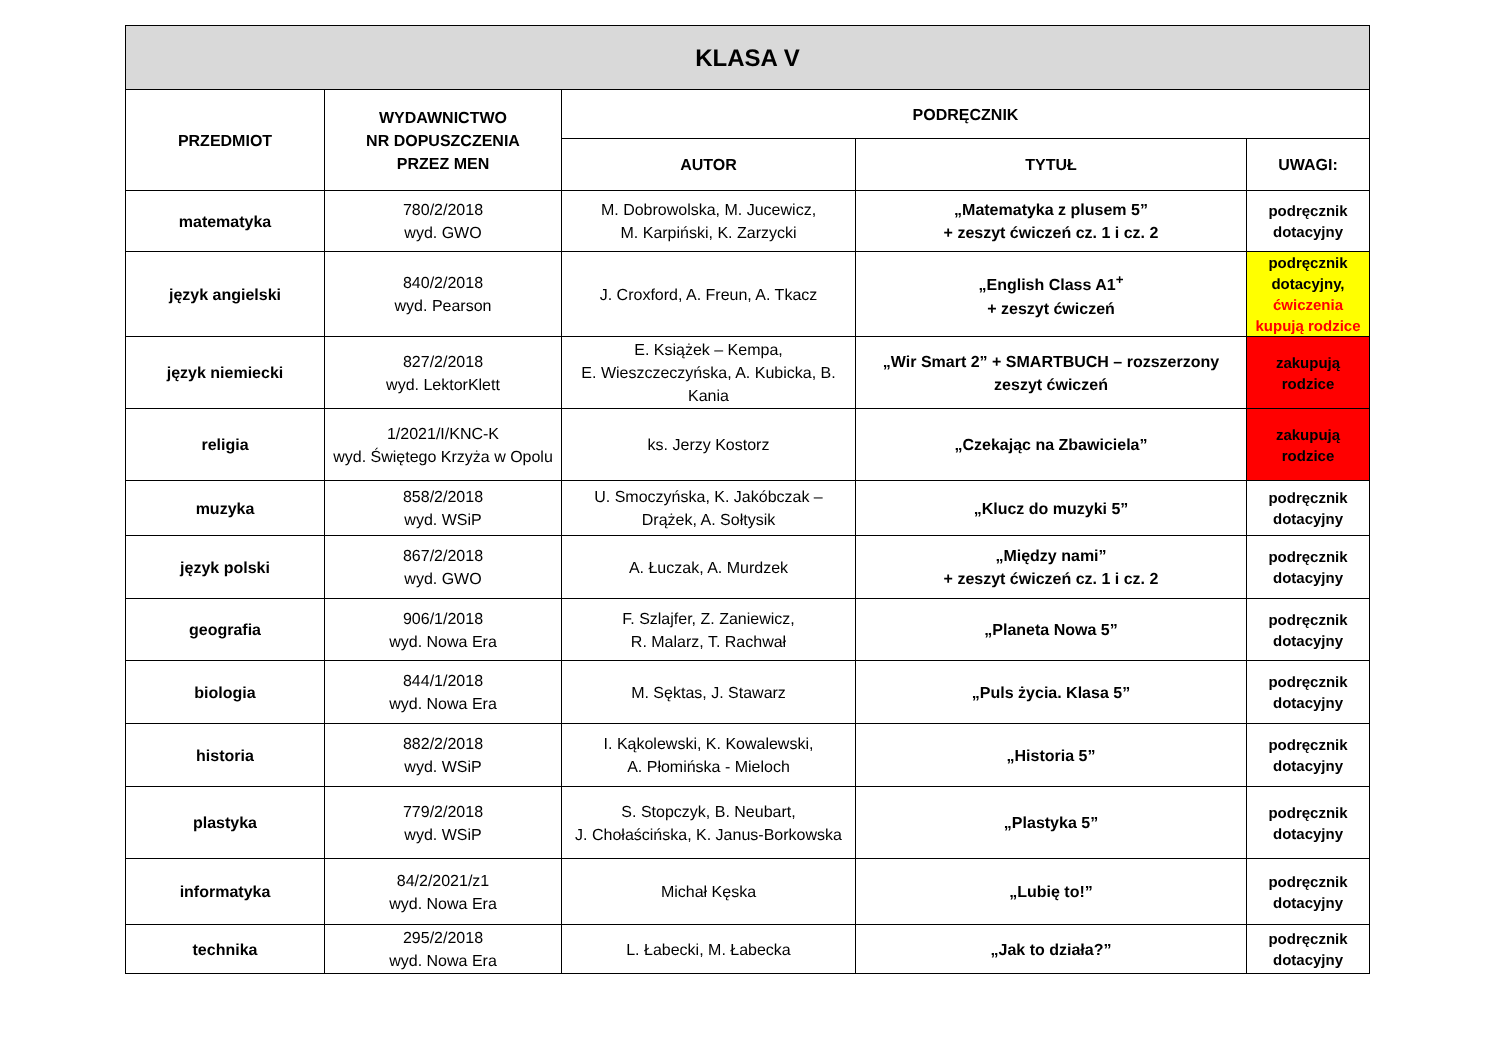| KLASA V | | | | |
| --- | --- | --- | --- | --- |
| PRZEDMIOT | WYDAWNICTWO NR DOPUSZCZENIA PRZEZ MEN | PODRĘCZNIK | | |
| | | AUTOR | TYTUŁ | UWAGI: |
| matematyka | 780/2/2018 wyd. GWO | M. Dobrowolska, M. Jucewicz, M. Karpiński, K. Zarzycki | „Matematyka z plusem 5” + zeszyt ćwiczeń cz. 1 i cz. 2 | podręcznik dotacyjny |
| język angielski | 840/2/2018 wyd. Pearson | J. Croxford, A. Freun, A. Tkacz | „English Class A1<sup>+</sup> + zeszyt ćwiczeń | podręcznik dotacyjny, ćwiczenia kupują rodzice |
| język niemiecki | 827/2/2018 wyd. LektorKlett | E. Książek – Kempa, E. Wieszczeczyńska, A. Kubicka, B. Kania | „Wir Smart 2” + SMARTBUCH – rozszerzony zeszyt ćwiczeń | zakupują rodzice |
| religia | 1/2021/I/KNC-K wyd. Świętego Krzyża w Opolu | ks. Jerzy Kostorz | „Czekając na Zbawiciela” | zakupują rodzice |
| muzyka | 858/2/2018 wyd. WSiP | U. Smoczyńska, K. Jakóbczak – Drążek, A. Sołtysik | „Klucz do muzyki 5” | podręcznik dotacyjny |
| język polski | 867/2/2018 wyd. GWO | A. Łuczak, A. Murdzek | „Między nami” + zeszyt ćwiczeń cz. 1 i cz. 2 | podręcznik dotacyjny |
| geografia | 906/1/2018 wyd. Nowa Era | F. Szlajfer, Z. Zaniewicz, R. Malarz, T. Rachwał | „Planeta Nowa 5” | podręcznik dotacyjny |
| biologia | 844/1/2018 wyd. Nowa Era | M. Sęktas, J. Stawarz | „Puls życia. Klasa 5” | podręcznik dotacyjny |
| historia | 882/2/2018 wyd. WSiP | I. Kąkolewski, K. Kowalewski, A. Płomińska - Mieloch | „Historia 5” | podręcznik dotacyjny |
| plastyka | 779/2/2018 wyd. WSiP | S. Stopczyk, B. Neubart, J. Chołaścińska, K. Janus-Borkowska | „Plastyka 5” | podręcznik dotacyjny |
| informatyka | 84/2/2021/z1 wyd. Nowa Era | Michał Kęska | „Lubię to!” | podręcznik dotacyjny |
| technika | 295/2/2018 wyd. Nowa Era | L. Łabecki, M. Łabecka | „Jak to działa?” | podręcznik dotacyjny |